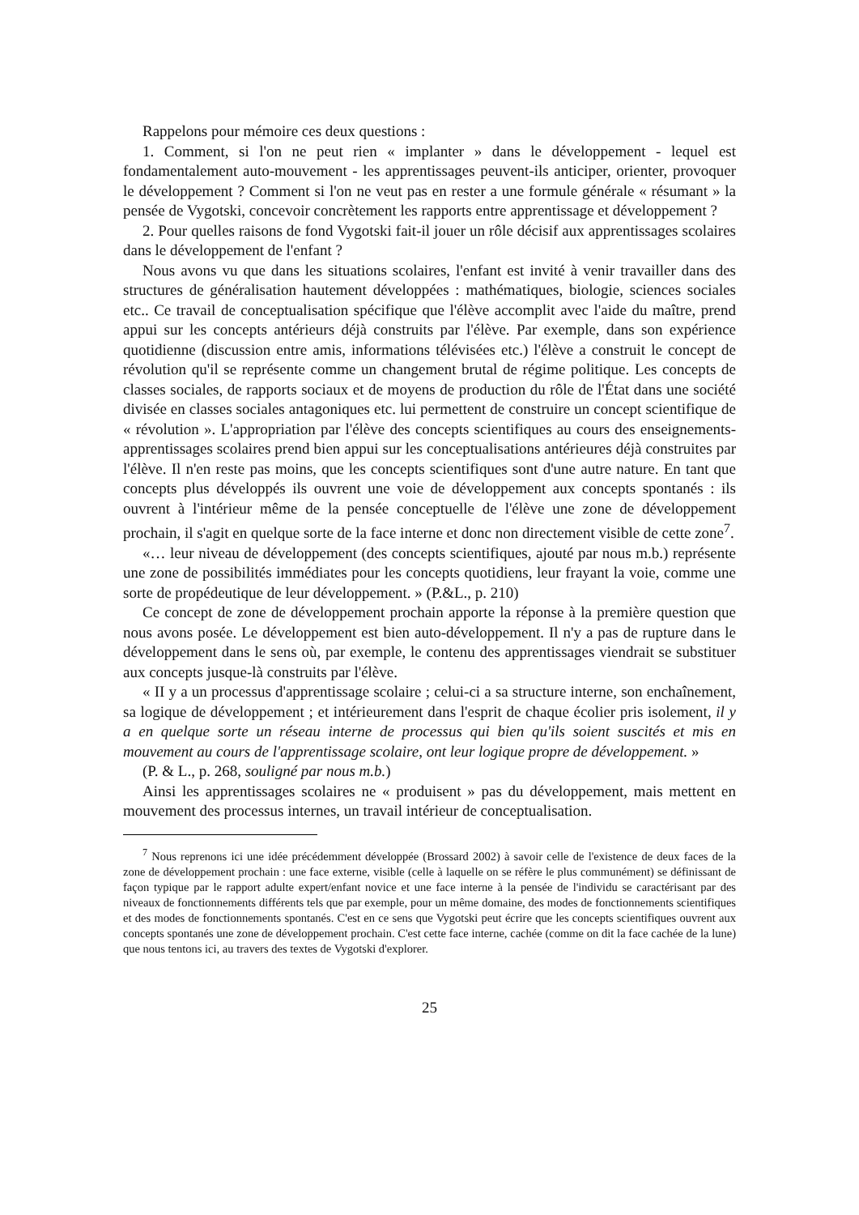Rappelons pour mémoire ces deux questions :
1. Comment, si l'on ne peut rien « implanter » dans le développement - lequel est fondamentalement auto-mouvement - les apprentissages peuvent-ils anticiper, orienter, provoquer le développement ? Comment si l'on ne veut pas en rester a une formule générale « résumant » la pensée de Vygotski, concevoir concrètement les rapports entre apprentissage et développement ?
2. Pour quelles raisons de fond Vygotski fait-il jouer un rôle décisif aux apprentissages scolaires dans le développement de l'enfant ?
Nous avons vu que dans les situations scolaires, l'enfant est invité à venir travailler dans des structures de généralisation hautement développées : mathématiques, biologie, sciences sociales etc.. Ce travail de conceptualisation spécifique que l'élève accomplit avec l'aide du maître, prend appui sur les concepts antérieurs déjà construits par l'élève. Par exemple, dans son expérience quotidienne (discussion entre amis, informations télévisées etc.) l'élève a construit le concept de révolution qu'il se représente comme un changement brutal de régime politique. Les concepts de classes sociales, de rapports sociaux et de moyens de production du rôle de l'État dans une société divisée en classes sociales antagoniques etc. lui permettent de construire un concept scientifique de « révolution ». L'appropriation par l'élève des concepts scientifiques au cours des enseignements-apprentissages scolaires prend bien appui sur les conceptualisations antérieures déjà construites par l'élève. Il n'en reste pas moins, que les concepts scientifiques sont d'une autre nature. En tant que concepts plus développés ils ouvrent une voie de développement aux concepts spontanés : ils ouvrent à l'intérieur même de la pensée conceptuelle de l'élève une zone de développement prochain, il s'agit en quelque sorte de la face interne et donc non directement visible de cette zone<sup>7</sup>.
«… leur niveau de développement (des concepts scientifiques, ajouté par nous m.b.) représente une zone de possibilités immédiates pour les concepts quotidiens, leur frayant la voie, comme une sorte de propédeutique de leur développement. » (P.&L., p. 210)
Ce concept de zone de développement prochain apporte la réponse à la première question que nous avons posée. Le développement est bien auto-développement. Il n'y a pas de rupture dans le développement dans le sens où, par exemple, le contenu des apprentissages viendrait se substituer aux concepts jusque-là construits par l'élève.
« II y a un processus d'apprentissage scolaire ; celui-ci a sa structure interne, son enchaînement, sa logique de développement ; et intérieurement dans l'esprit de chaque écolier pris isolement, il y a en quelque sorte un réseau interne de processus qui bien qu'ils soient suscités et mis en mouvement au cours de l'apprentissage scolaire, ont leur logique propre de développement. »
(P. & L., p. 268, souligné par nous m.b.)
Ainsi les apprentissages scolaires ne « produisent » pas du développement, mais mettent en mouvement des processus internes, un travail intérieur de conceptualisation.
<sup>7</sup> Nous reprenons ici une idée précédemment développée (Brossard 2002) à savoir celle de l'existence de deux faces de la zone de développement prochain : une face externe, visible (celle à laquelle on se réfère le plus communément) se définissant de façon typique par le rapport adulte expert/enfant novice et une face interne à la pensée de l'individu se caractérisant par des niveaux de fonctionnements différents tels que par exemple, pour un même domaine, des modes de fonctionnements scientifiques et des modes de fonctionnements spontanés. C'est en ce sens que Vygotski peut écrire que les concepts scientifiques ouvrent aux concepts spontanés une zone de développement prochain. C'est cette face interne, cachée (comme on dit la face cachée de la lune) que nous tentons ici, au travers des textes de Vygotski d'explorer.
25